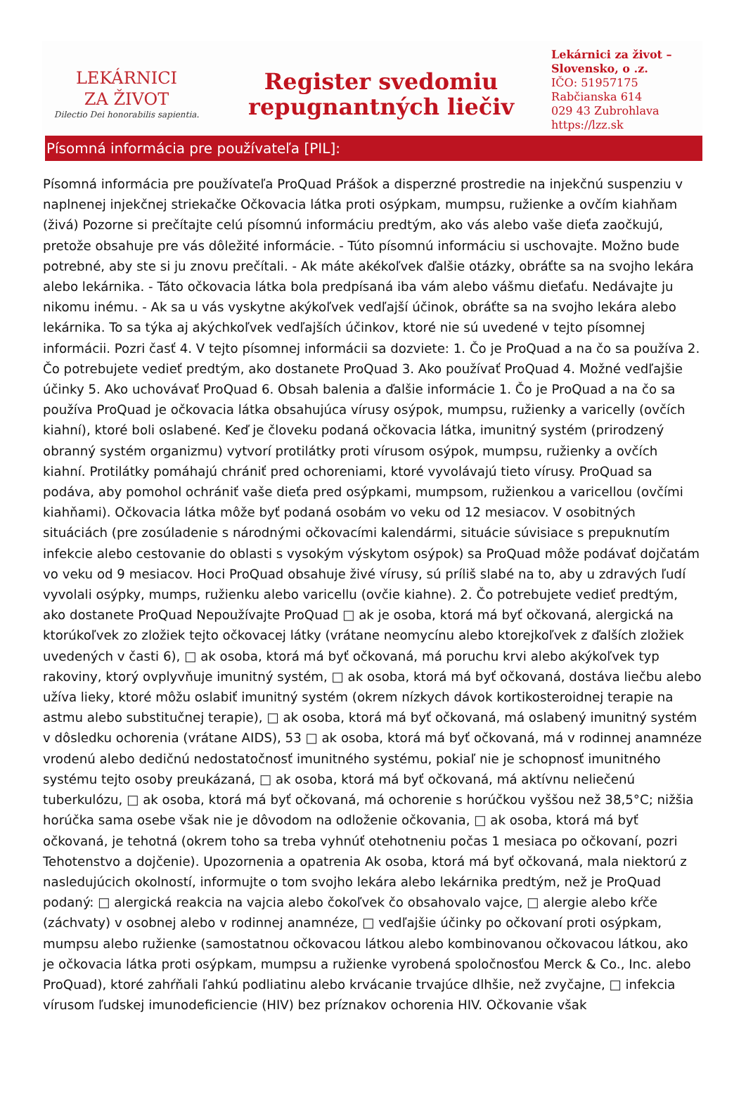LEKÁRNICI
ZA ŽIVOT
Dilectio Dei honorabilis sapientia.
Register svedomiu
repugnantných liečiv
Lekárnici za život – Slovensko, o .z.
IČO: 51957175
Rabčianska 614
029 43 Zubrohlava
https://lzz.sk
Písomná informácia pre používateľa [PIL]:
Písomná informácia pre používateľa ProQuad Prášok a disperzné prostredie na injekčnú suspenziu v naplnenej injekčnej striekačke Očkovacia látka proti osýpkam, mumpsu, ružienke a ovčím kiahňam (živá) Pozorne si prečítajte celú písomnú informáciu predtým, ako vás alebo vaše dieťa zaočkujú, pretože obsahuje pre vás dôležité informácie. - Túto písomnú informáciu si uschovajte. Možno bude potrebné, aby ste si ju znovu prečítali. - Ak máte akékoľvek ďalšie otázky, obráťte sa na svojho lekára alebo lekárnika. - Táto očkovacia látka bola predpísaná iba vám alebo vášmu dieťaťu. Nedávajte ju nikomu inému. - Ak sa u vás vyskytne akýkoľvek vedľajší účinok, obráťte sa na svojho lekára alebo lekárnika. To sa týka aj akýchkoľvek vedľajších účinkov, ktoré nie sú uvedené v tejto písomnej informácii. Pozri časť 4. V tejto písomnej informácii sa dozviete: 1. Čo je ProQuad a na čo sa používa 2. Čo potrebujete vedieť predtým, ako dostanete ProQuad 3. Ako používať ProQuad 4. Možné vedľajšie účinky 5. Ako uchovávať ProQuad 6. Obsah balenia a ďalšie informácie 1. Čo je ProQuad a na čo sa používa ProQuad je očkovacia látka obsahujúca vírusy osýpok, mumpsu, ružienky a varicelly (ovčích kiahní), ktoré boli oslabené. Keď je človeku podaná očkovacia látka, imunitný systém (prirodzený obranný systém organizmu) vytvorí protilátky proti vírusom osýpok, mumpsu, ružienky a ovčích kiahní. Protilátky pomáhajú chrániť pred ochoreniami, ktoré vyvolávajú tieto vírusy. ProQuad sa podáva, aby pomohol ochrániť vaše dieťa pred osýpkami, mumpsom, ružienkou a varicellou (ovčími kiahňami). Očkovacia látka môže byť podaná osobám vo veku od 12 mesiacov. V osobitných situáciách (pre zosúladenie s národnými očkovacími kalendármi, situácie súvisiace s prepuknutím infekcie alebo cestovanie do oblasti s vysokým výskytom osýpok) sa ProQuad môže podávať dojčatám vo veku od 9 mesiacov. Hoci ProQuad obsahuje živé vírusy, sú príliš slabé na to, aby u zdravých ľudí vyvolali osýpky, mumps, ružienku alebo varicellu (ovčie kiahne). 2. Čo potrebujete vedieť predtým, ako dostanete ProQuad Nepoužívajte ProQuad □ ak je osoba, ktorá má byť očkovaná, alergická na ktorúkoľvek zo zložiek tejto očkovacej látky (vrátane neomycínu alebo ktorejkoľvek z ďalších zložiek uvedených v časti 6), □ ak osoba, ktorá má byť očkovaná, má poruchu krvi alebo akýkoľvek typ rakoviny, ktorý ovplyvňuje imunitný systém, □ ak osoba, ktorá má byť očkovaná, dostáva liečbu alebo užíva lieky, ktoré môžu oslabiť imunitný systém (okrem nízkych dávok kortikosteroidnej terapie na astmu alebo substitučnej terapie), □ ak osoba, ktorá má byť očkovaná, má oslabený imunitný systém v dôsledku ochorenia (vrátane AIDS), 53 □ ak osoba, ktorá má byť očkovaná, má v rodinnej anamnéze vrodenú alebo dedičnú nedostatočnosť imunitného systému, pokiaľ nie je schopnosť imunitného systému tejto osoby preukázaná, □ ak osoba, ktorá má byť očkovaná, má aktívnu neliečenú tuberkulózu, □ ak osoba, ktorá má byť očkovaná, má ochorenie s horúčkou vyššou než 38,5°C; nižšia horúčka sama osebe však nie je dôvodom na odloženie očkovania, □ ak osoba, ktorá má byť očkovaná, je tehotná (okrem toho sa treba vyhnúť otehotneniu počas 1 mesiaca po očkovaní, pozri Tehotenstvo a dojčenie). Upozornenia a opatrenia Ak osoba, ktorá má byť očkovaná, mala niektorú z nasledujúcich okolností, informujte o tom svojho lekára alebo lekárnika predtým, než je ProQuad podaný: □ alergická reakcia na vajcia alebo čokoľvek čo obsahovalo vajce, □ alergie alebo kŕče (záchvaty) v osobnej alebo v rodinnej anamnéze, □ vedľajšie účinky po očkovaní proti osýpkam, mumpsu alebo ružienke (samostatnou očkovacou látkou alebo kombinovanou očkovacou látkou, ako je očkovacia látka proti osýpkam, mumpsu a ružienke vyrobená spoločnosťou Merck & Co., Inc. alebo ProQuad), ktoré zahŕňali ľahkú podliatinu alebo krvácanie trvajúce dlhšie, než zvyčajne, □ infekcia vírusom ľudskej imunodeficiencie (HIV) bez príznakov ochorenia HIV. Očkovanie však